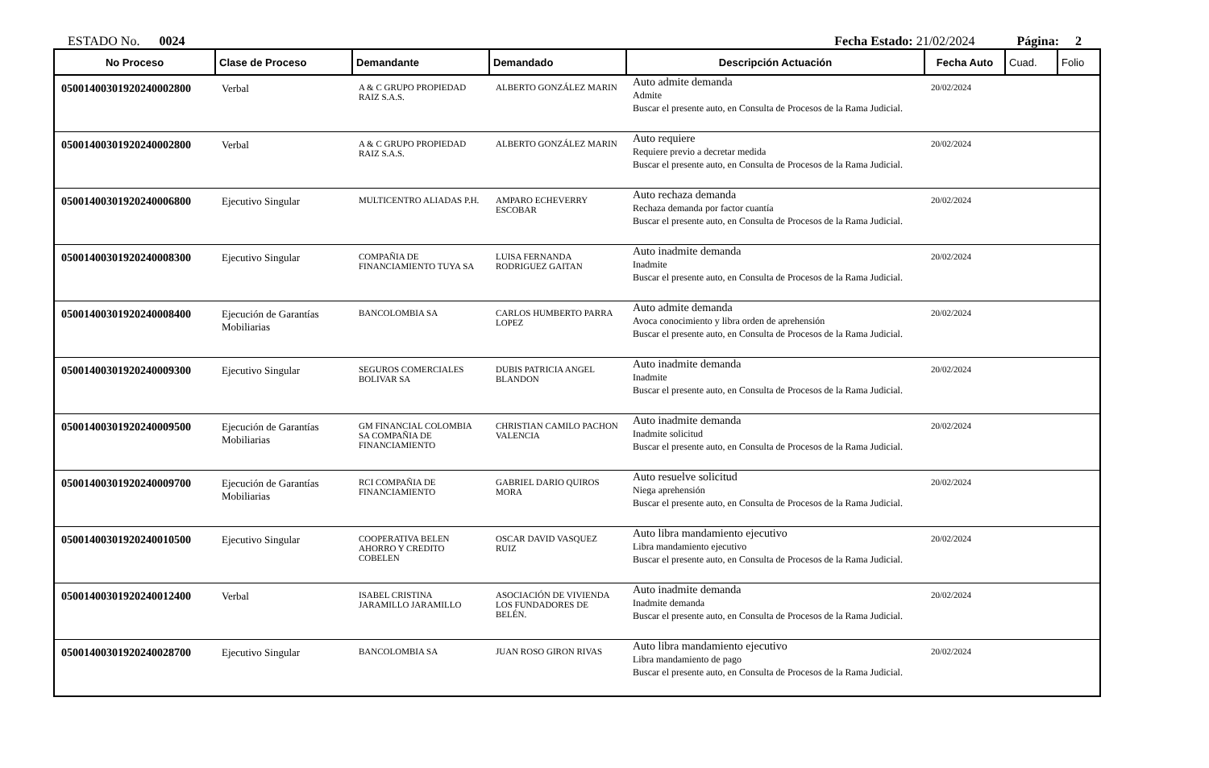ESTADO No. 0024
Fecha Estado: 21/02/2024 Página: 2
| No Proceso | Clase de Proceso | Demandante | Demandado | Descripción Actuación | Fecha Auto | Cuad. | Folio |
| --- | --- | --- | --- | --- | --- | --- | --- |
| 05001400301920240002800 | Verbal | A & C GRUPO PROPIEDAD RAIZ S.A.S. | ALBERTO GONZÁLEZ MARIN | Auto admite demanda Admite Buscar el presente auto, en Consulta de Procesos de la Rama Judicial. | 20/02/2024 | | |
| 05001400301920240002800 | Verbal | A & C GRUPO PROPIEDAD RAIZ S.A.S. | ALBERTO GONZÁLEZ MARIN | Auto requiere Requiere previo a decretar medida Buscar el presente auto, en Consulta de Procesos de la Rama Judicial. | 20/02/2024 | | |
| 05001400301920240006800 | Ejecutivo Singular | MULTICENTRO ALIADAS P.H. | AMPARO ECHEVERRY ESCOBAR | Auto rechaza demanda Rechaza demanda por factor cuantía Buscar el presente auto, en Consulta de Procesos de la Rama Judicial. | 20/02/2024 | | |
| 05001400301920240008300 | Ejecutivo Singular | COMPAÑIA DE FINANCIAMIENTO TUYA SA | LUISA FERNANDA RODRIGUEZ GAITAN | Auto inadmite demanda Inadmite Buscar el presente auto, en Consulta de Procesos de la Rama Judicial. | 20/02/2024 | | |
| 05001400301920240008400 | Ejecución de Garantías Mobiliarias | BANCOLOMBIA SA | CARLOS HUMBERTO PARRA LOPEZ | Auto admite demanda Avoca conocimiento y libra orden de aprehensión Buscar el presente auto, en Consulta de Procesos de la Rama Judicial. | 20/02/2024 | | |
| 05001400301920240009300 | Ejecutivo Singular | SEGUROS COMERCIALES BOLIVAR SA | DUBIS PATRICIA ANGEL BLANDON | Auto inadmite demanda Inadmite Buscar el presente auto, en Consulta de Procesos de la Rama Judicial. | 20/02/2024 | | |
| 05001400301920240009500 | Ejecución de Garantías Mobiliarias | GM FINANCIAL COLOMBIA SA COMPAÑIA DE FINANCIAMIENTO | CHRISTIAN CAMILO PACHON VALENCIA | Auto inadmite demanda Inadmite solicitud Buscar el presente auto, en Consulta de Procesos de la Rama Judicial. | 20/02/2024 | | |
| 05001400301920240009700 | Ejecución de Garantías Mobiliarias | RCI COMPAÑIA DE FINANCIAMIENTO | GABRIEL DARIO QUIROS MORA | Auto resuelve solicitud Niega aprehensión Buscar el presente auto, en Consulta de Procesos de la Rama Judicial. | 20/02/2024 | | |
| 05001400301920240010500 | Ejecutivo Singular | COOPERATIVA BELEN AHORRO Y CREDITO COBELEN | OSCAR DAVID VASQUEZ RUIZ | Auto libra mandamiento ejecutivo Libra mandamiento ejecutivo Buscar el presente auto, en Consulta de Procesos de la Rama Judicial. | 20/02/2024 | | |
| 05001400301920240012400 | Verbal | ISABEL CRISTINA JARAMILLO JARAMILLO | ASOCIACIÓN DE VIVIENDA LOS FUNDADORES DE BELÉN. | Auto inadmite demanda Inadmite demanda Buscar el presente auto, en Consulta de Procesos de la Rama Judicial. | 20/02/2024 | | |
| 05001400301920240028700 | Ejecutivo Singular | BANCOLOMBIA SA | JUAN ROSO GIRON RIVAS | Auto libra mandamiento ejecutivo Libra mandamiento de pago Buscar el presente auto, en Consulta de Procesos de la Rama Judicial. | 20/02/2024 | | |